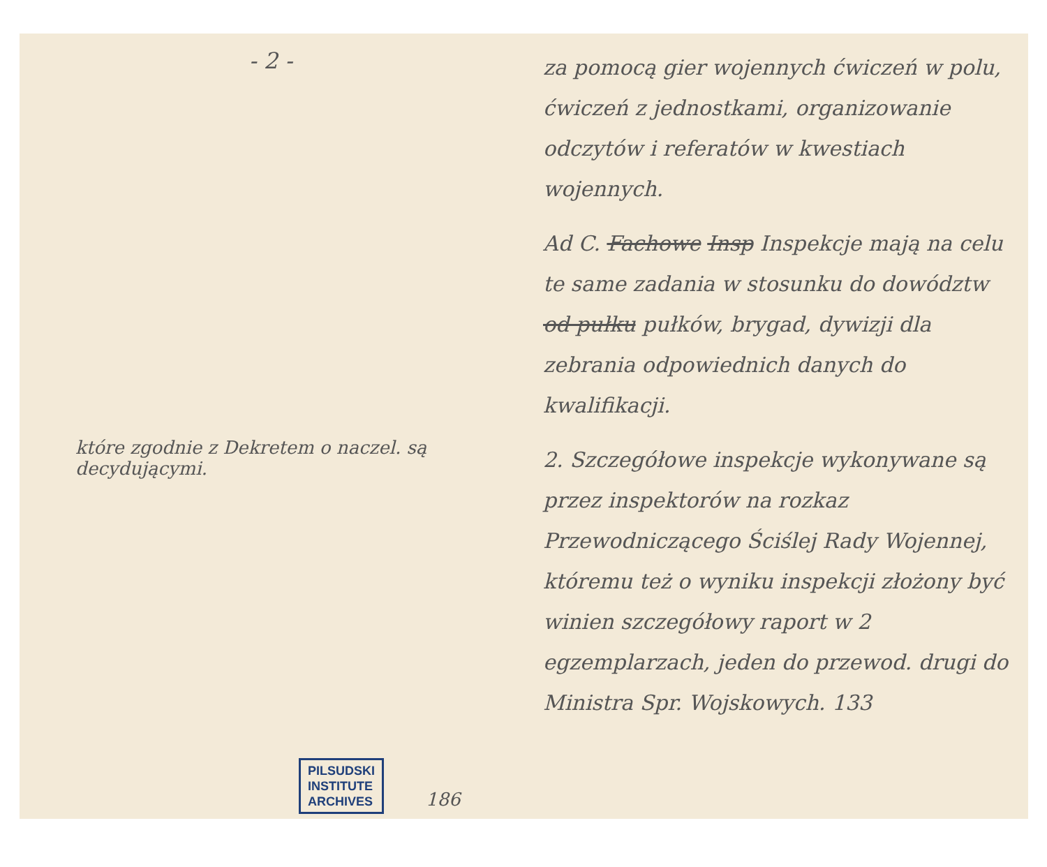- 2 -
które zgodnie z Dekretem o naczel. są decydującymi.
PILSUDSKI
INSTITUTE
ARCHIVES 186
za pomocą gier wojennych ćwiczeń w polu, ćwiczeń z jednostkami, organizowanie odczytów i referatów w kwestiach wojennych.
Ad C. Fachowe Insp Inspekcje mają na celu te same zadania w stosunku do dowództw od pułku pułków, brygad, dywizji dla zebrania odpowiednich danych do kwalifikacji.
2. Szczegółowe inspekcje wykonywane są przez inspektorów na rozkaz Przewodniczącego Ściślej Rady Wojennej, któremu też o wyniku inspekcji złożony być winien szczegółowy raport w 2 egzemplarzach, jeden do przewod. drugi do Ministra Spr. Wojskowych. 133